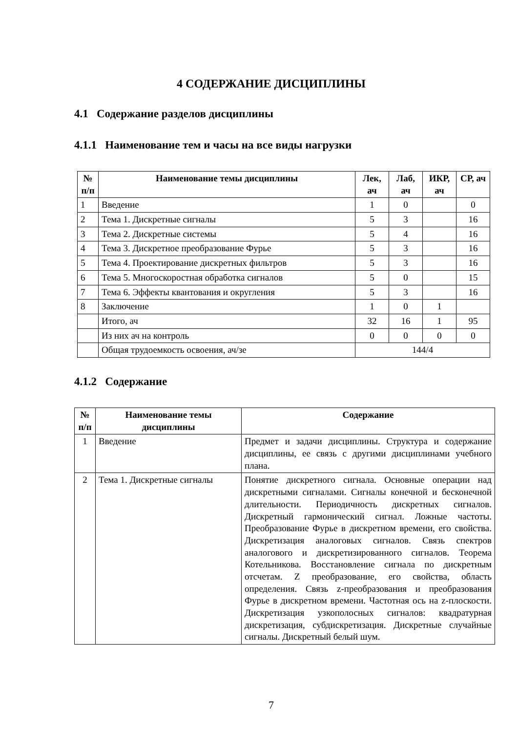4 СОДЕРЖАНИЕ ДИСЦИПЛИНЫ
4.1 Содержание разделов дисциплины
4.1.1 Наименование тем и часы на все виды нагрузки
| № п/п | Наименование темы дисциплины | Лек, ач | Лаб, ач | ИКР, ач | СР, ач |
| --- | --- | --- | --- | --- | --- |
| 1 | Введение | 1 | 0 | | 0 |
| 2 | Тема 1. Дискретные сигналы | 5 | 3 | | 16 |
| 3 | Тема 2. Дискретные системы | 5 | 4 | | 16 |
| 4 | Тема 3. Дискретное преобразование Фурье | 5 | 3 | | 16 |
| 5 | Тема 4. Проектирование дискретных фильтров | 5 | 3 | | 16 |
| 6 | Тема 5. Многоскоростная обработка сигналов | 5 | 0 | | 15 |
| 7 | Тема 6. Эффекты квантования и округления | 5 | 3 | | 16 |
| 8 | Заключение | 1 | 0 | 1 | |
| | Итого, ач | 32 | 16 | 1 | 95 |
| | Из них ач на контроль | 0 | 0 | 0 | 0 |
| | Общая трудоемкость освоения, ач/зе | 144/4 | | | |
4.1.2 Содержание
| № п/п | Наименование темы дисциплины | Содержание |
| --- | --- | --- |
| 1 | Введение | Предмет и задачи дисциплины. Структура и содержание дисциплины, ее связь с другими дисциплинами учебного плана. |
| 2 | Тема 1. Дискретные сигналы | Понятие дискретного сигнала. Основные операции над дискретными сигналами. Сигналы конечной и бесконечной длительности. Периодичность дискретных сигналов. Дискретный гармонический сигнал. Ложные частоты. Преобразование Фурье в дискретном времени, его свойства. Дискретизация аналоговых сигналов. Связь спектров аналогового и дискретизированного сигналов. Теорема Котельникова. Восстановление сигнала по дискретным отсчетам. Z преобразование, его свойства, область определения. Связь z-преобразования и преобразования Фурье в дискретном времени. Частотная ось на z-плоскости. Дискретизация узкополосных сигналов: квадратурная дискретизация, субдискретизация. Дискретные случайные сигналы. Дискретный белый шум. |
7